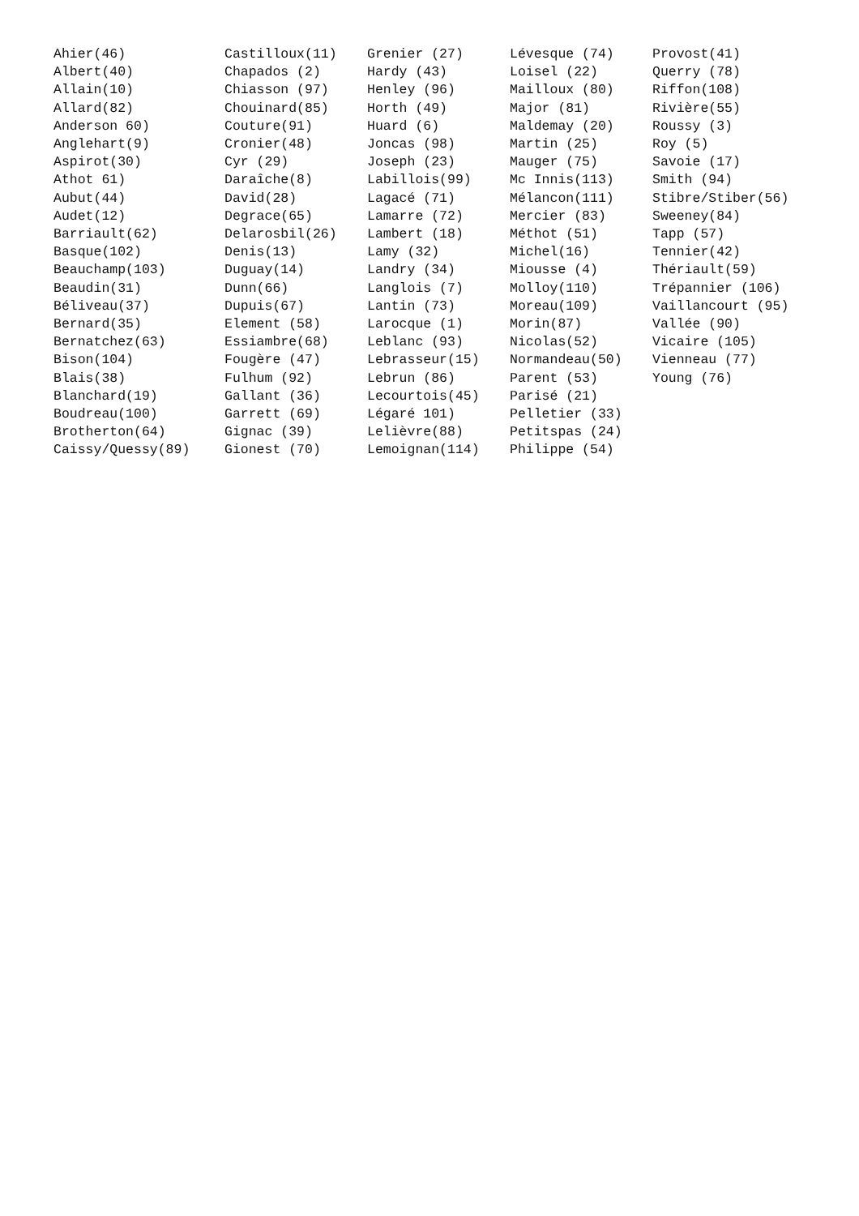Ahier(46) Albert(40) Allain(10) Allard(82) Anderson 60) Anglehart(9) Aspirot(30) Athot 61) Aubut(44) Audet(12) Barriault(62) Basque(102) Beauchamp(103) Beaudin(31) Béliveau(37) Bernard(35) Bernatchez(63) Bison(104) Blais(38) Blanchard(19) Boudreau(100) Brotherton(64) Caissy/Quessy(89)
Castilloux(11) Chapados (2) Chiasson (97) Chouinard(85) Couture(91) Cronier(48) Cyr (29) Daraîche(8) David(28) Degrace(65) Delarosbil(26) Denis(13) Duguay(14) Dunn(66) Dupuis(67) Element (58) Essiambre(68) Fougère (47) Fulhum (92) Gallant (36) Garrett (69) Gignac (39) Gionest (70)
Grenier (27) Hardy (43) Henley (96) Horth (49) Huard (6) Joncas (98) Joseph (23) Labillois(99) Lagacé (71) Lamarre (72) Lambert (18) Lamy (32) Landry (34) Langlois (7) Lantin (73) Larocque (1) Leblanc (93) Lebrasseur(15) Lebrun (86) Lecourtois(45) Légaré 101) Lelièvre(88) Lemoignan(114)
Lévesque (74) Loisel (22) Mailloux (80) Major (81) Maldemay (20) Martin (25) Mauger (75) Mc Innis(113) Mélancon(111) Mercier (83) Méthot (51) Michel(16) Miousse (4) Molloy(110) Moreau(109) Morin(87) Nicolas(52) Normandeau(50) Parent (53) Parisé (21) Pelletier (33) Petitspas (24) Philippe (54)
Provost(41) Querry (78) Riffon(108) Rivière(55) Roussy (3) Roy (5) Savoie (17) Smith (94) Stibre/Stiber(56) Sweeney(84) Tapp (57) Tennier(42) Thériault(59) Trépannier (106) Vaillancourt (95) Vallée (90) Vicaire (105) Vienneau (77) Young (76)